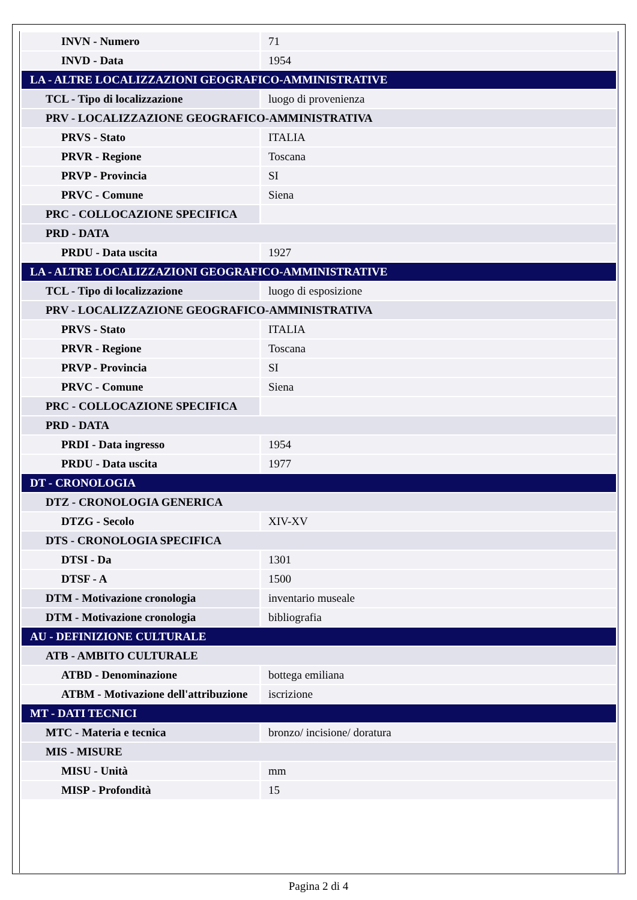| INVN - Numero | 71 |
| INVD - Data | 1954 |
| LA - ALTRE LOCALIZZAZIONI GEOGRAFICO-AMMINISTRATIVE | |
| TCL - Tipo di localizzazione | luogo di provenienza |
| PRV - LOCALIZZAZIONE GEOGRAFICO-AMMINISTRATIVA | |
| PRVS - Stato | ITALIA |
| PRVR - Regione | Toscana |
| PRVP - Provincia | SI |
| PRVC - Comune | Siena |
| PRC - COLLOCAZIONE SPECIFICA | |
| PRD - DATA | |
| PRDU - Data uscita | 1927 |
| LA - ALTRE LOCALIZZAZIONI GEOGRAFICO-AMMINISTRATIVE | |
| TCL - Tipo di localizzazione | luogo di esposizione |
| PRV - LOCALIZZAZIONE GEOGRAFICO-AMMINISTRATIVA | |
| PRVS - Stato | ITALIA |
| PRVR - Regione | Toscana |
| PRVP - Provincia | SI |
| PRVC - Comune | Siena |
| PRC - COLLOCAZIONE SPECIFICA | |
| PRD - DATA | |
| PRDI - Data ingresso | 1954 |
| PRDU - Data uscita | 1977 |
| DT - CRONOLOGIA | |
| DTZ - CRONOLOGIA GENERICA | |
| DTZG - Secolo | XIV-XV |
| DTS - CRONOLOGIA SPECIFICA | |
| DTSI - Da | 1301 |
| DTSF - A | 1500 |
| DTM - Motivazione cronologia | inventario museale |
| DTM - Motivazione cronologia | bibliografia |
| AU - DEFINIZIONE CULTURALE | |
| ATB - AMBITO CULTURALE | |
| ATBD - Denominazione | bottega emiliana |
| ATBM - Motivazione dell'attribuzione | iscrizione |
| MT - DATI TECNICI | |
| MTC - Materia e tecnica | bronzo/ incisione/ doratura |
| MIS - MISURE | |
| MISU - Unità | mm |
| MISP - Profondità | 15 |
Pagina 2 di 4